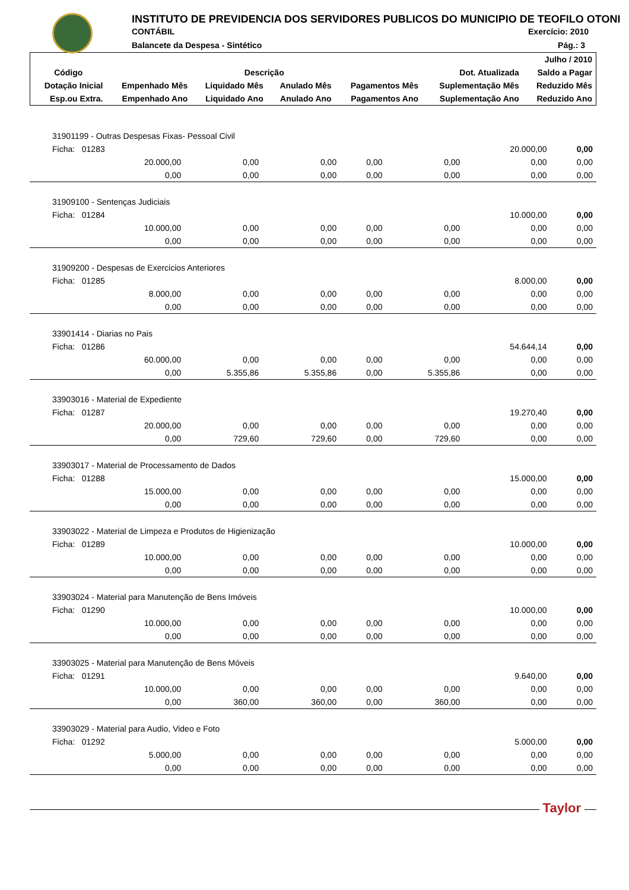INSTITUTO DE PREVIDENCIA DOS SERVIDORES PUBLICOS DO MUNICIPIO DE TEOFILO OTONI
CONTÁBIL Exercício: 2010
Balancete da Despesa - Sintético
Pág.: 3
| | | | | | | Julho / 2010 |
| --- | --- | --- | --- | --- | --- | --- |
| Código | Descrição | | | | Dot. Atualizada | Saldo a Pagar |
| Dotação Inicial | Empenhado Mês | Liquidado Mês | Anulado Mês | Pagamentos Mês | Suplementação Mês | Reduzido Mês |
| Esp.ou Extra. | Empenhado Ano | Liquidado Ano | Anulado Ano | Pagamentos Ano | Suplementação Ano | Reduzido Ano |
| 31901199 - Outras Despesas Fixas- Pessoal Civil | | | | | | |
| Ficha: 01283 | | | | | 20.000,00 | 0,00 |
| 20.000,00 | 0,00 | 0,00 | 0,00 | 0,00 | 0,00 | 0,00 |
| 0,00 | 0,00 | 0,00 | 0,00 | 0,00 | 0,00 | 0,00 |
| 31909100 - Sentenças Judiciais | | | | | | |
| Ficha: 01284 | | | | | 10.000,00 | 0,00 |
| 10.000,00 | 0,00 | 0,00 | 0,00 | 0,00 | 0,00 | 0,00 |
| 0,00 | 0,00 | 0,00 | 0,00 | 0,00 | 0,00 | 0,00 |
| 31909200 - Despesas de Exercicios Anteriores | | | | | | |
| Ficha: 01285 | | | | | 8.000,00 | 0,00 |
| 8.000,00 | 0,00 | 0,00 | 0,00 | 0,00 | 0,00 | 0,00 |
| 0,00 | 0,00 | 0,00 | 0,00 | 0,00 | 0,00 | 0,00 |
| 33901414 - Diarias no Pais | | | | | | |
| Ficha: 01286 | | | | | 54.644,14 | 0,00 |
| 60.000,00 | 0,00 | 0,00 | 0,00 | 0,00 | 0,00 | 0,00 |
| 0,00 | 5.355,86 | 5.355,86 | 0,00 | 5.355,86 | 0,00 | 0,00 |
| 33903016 - Material de Expediente | | | | | | |
| Ficha: 01287 | | | | | 19.270,40 | 0,00 |
| 20.000,00 | 0,00 | 0,00 | 0,00 | 0,00 | 0,00 | 0,00 |
| 0,00 | 729,60 | 729,60 | 0,00 | 729,60 | 0,00 | 0,00 |
| 33903017 - Material de Processamento de Dados | | | | | | |
| Ficha: 01288 | | | | | 15.000,00 | 0,00 |
| 15.000,00 | 0,00 | 0,00 | 0,00 | 0,00 | 0,00 | 0,00 |
| 0,00 | 0,00 | 0,00 | 0,00 | 0,00 | 0,00 | 0,00 |
| 33903022 - Material de Limpeza e Produtos de Higienização | | | | | | |
| Ficha: 01289 | | | | | 10.000,00 | 0,00 |
| 10.000,00 | 0,00 | 0,00 | 0,00 | 0,00 | 0,00 | 0,00 |
| 0,00 | 0,00 | 0,00 | 0,00 | 0,00 | 0,00 | 0,00 |
| 33903024 - Material para Manutenção de Bens Imóveis | | | | | | |
| Ficha: 01290 | | | | | 10.000,00 | 0,00 |
| 10.000,00 | 0,00 | 0,00 | 0,00 | 0,00 | 0,00 | 0,00 |
| 0,00 | 0,00 | 0,00 | 0,00 | 0,00 | 0,00 | 0,00 |
| 33903025 - Material para Manutenção de Bens Móveis | | | | | | |
| Ficha: 01291 | | | | | 9.640,00 | 0,00 |
| 10.000,00 | 0,00 | 0,00 | 0,00 | 0,00 | 0,00 | 0,00 |
| 0,00 | 360,00 | 360,00 | 0,00 | 360,00 | 0,00 | 0,00 |
| 33903029 - Material para Audio, Video e Foto | | | | | | |
| Ficha: 01292 | | | | | 5.000,00 | 0,00 |
| 5.000,00 | 0,00 | 0,00 | 0,00 | 0,00 | 0,00 | 0,00 |
| 0,00 | 0,00 | 0,00 | 0,00 | 0,00 | 0,00 | 0,00 |
Taylor